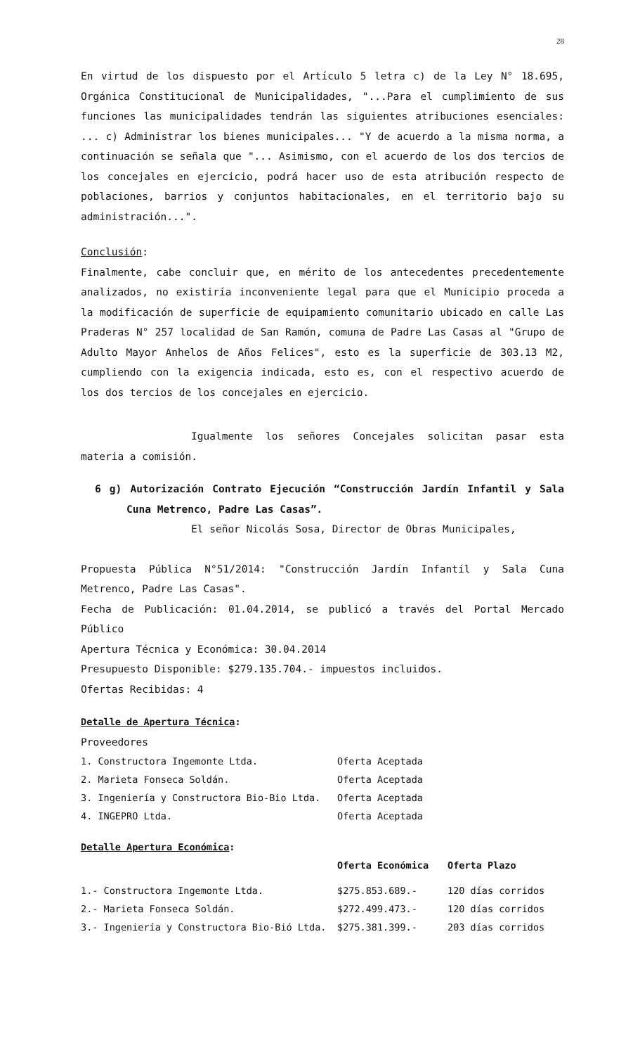28
En virtud de los dispuesto por el Artículo 5 letra c) de la Ley N° 18.695, Orgánica Constitucional de Municipalidades, "...Para el cumplimiento de sus funciones las municipalidades tendrán las siguientes atribuciones esenciales: ... c) Administrar los bienes municipales... "Y de acuerdo a la misma norma, a continuación se señala que "... Asimismo, con el acuerdo de los dos tercios de los concejales en ejercicio, podrá hacer uso de esta atribución respecto de poblaciones, barrios y conjuntos habitacionales, en el territorio bajo su administración...".
Conclusión:
Finalmente, cabe concluir que, en mérito de los antecedentes precedentemente analizados, no existiría inconveniente legal para que el Municipio proceda a la modificación de superficie de equipamiento comunitario ubicado en calle Las Praderas N° 257 localidad de San Ramón, comuna de Padre Las Casas al "Grupo de Adulto Mayor Anhelos de Años Felices", esto es la superficie de 303.13 M2, cumpliendo con la exigencia indicada, esto es, con el respectivo acuerdo de los dos tercios de los concejales en ejercicio.
Igualmente los señores Concejales solicitan pasar esta materia a comisión.
6 g) Autorización Contrato Ejecución “Construcción Jardín Infantil y Sala Cuna Metrenco, Padre Las Casas”.
El señor Nicolás Sosa, Director de Obras Municipales,
Propuesta Pública N°51/2014: "Construcción Jardín Infantil y Sala Cuna Metrenco, Padre Las Casas".
Fecha de Publicación: 01.04.2014, se publicó a través del Portal Mercado Público
Apertura Técnica y Económica: 30.04.2014
Presupuesto Disponible: $279.135.704.- impuestos incluidos.
Ofertas Recibidas: 4
Detalle de Apertura Técnica:
Proveedores
| 1. Constructora Ingemonte Ltda. | Oferta Aceptada |
| 2. Marieta Fonseca Soldán. | Oferta Aceptada |
| 3. Ingeniería y Constructora Bio-Bio Ltda. | Oferta Aceptada |
| 4. INGEPRO Ltda. | Oferta Aceptada |
| Detalle Apertura Económica : | | |
| --- | --- | --- |
| | Oferta Económica | Oferta Plazo |
| 1.- Constructora Ingemonte Ltda. | $275.853.689.- | 120 días corridos |
| 2.- Marieta Fonseca Soldán. | $272.499.473.- | 120 días corridos |
| 3.- Ingeniería y Constructora Bio-Bió Ltda. | $275.381.399.- | 203 días corridos |